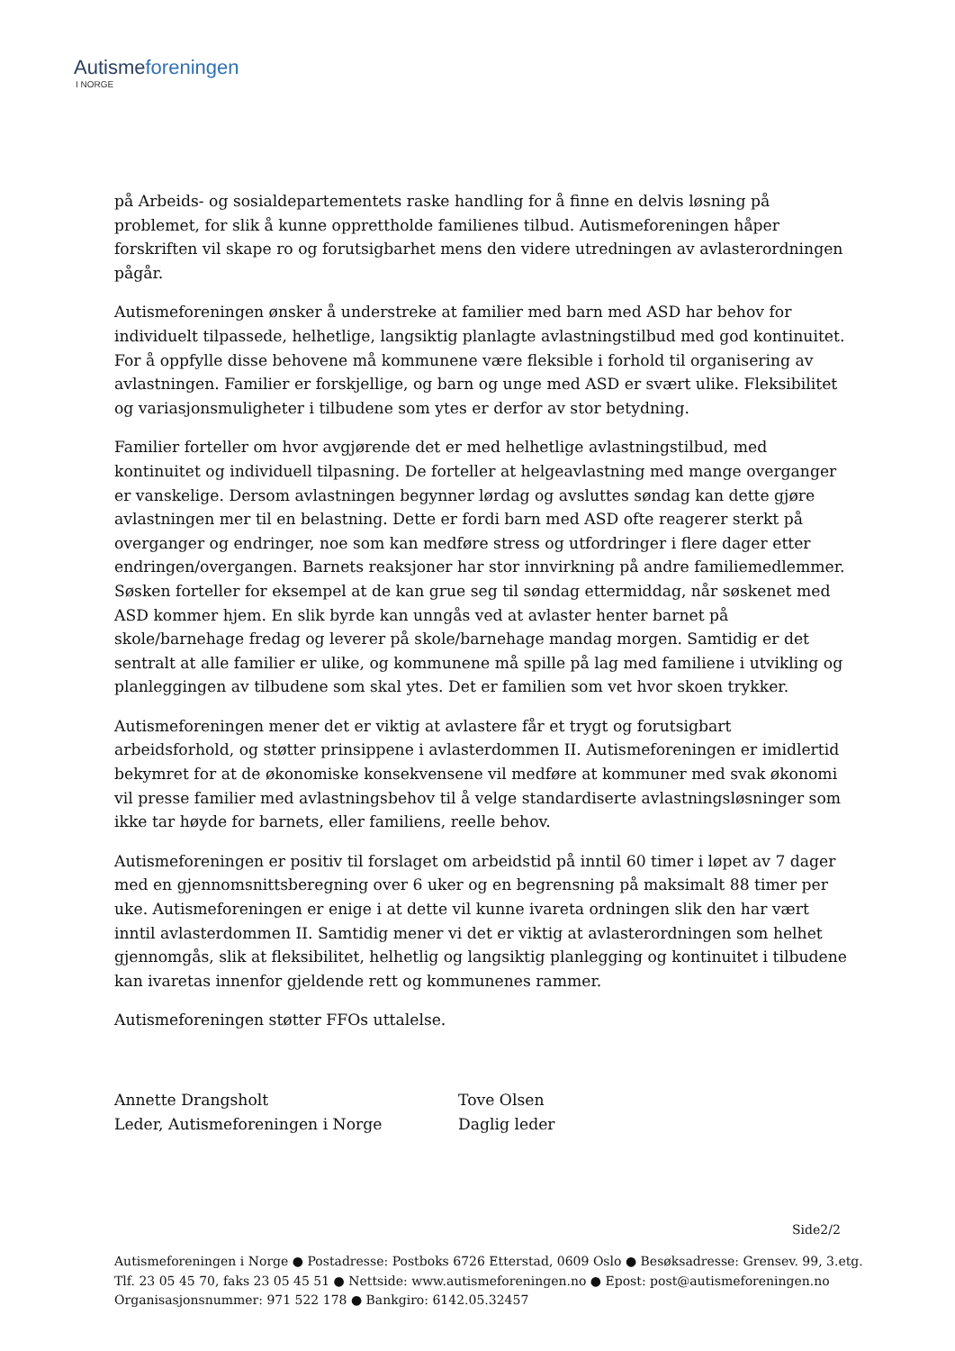Autismeforeningen
I NORGE
på Arbeids- og sosialdepartementets raske handling for å finne en delvis løsning på problemet, for slik å kunne opprettholde familienes tilbud. Autismeforeningen håper forskriften vil skape ro og forutsigbarhet mens den videre utredningen av avlasterordningen pågår.
Autismeforeningen ønsker å understreke at familier med barn med ASD har behov for individuelt tilpassede, helhetlige, langsiktig planlagte avlastningstilbud med god kontinuitet. For å oppfylle disse behovene må kommunene være fleksible i forhold til organisering av avlastningen. Familier er forskjellige, og barn og unge med ASD er svært ulike. Fleksibilitet og variasjonsmuligheter i tilbudene som ytes er derfor av stor betydning.
Familier forteller om hvor avgjørende det er med helhetlige avlastningstilbud, med kontinuitet og individuell tilpasning. De forteller at helgeavlastning med mange overganger er vanskelige. Dersom avlastningen begynner lørdag og avsluttes søndag kan dette gjøre avlastningen mer til en belastning. Dette er fordi barn med ASD ofte reagerer sterkt på overganger og endringer, noe som kan medføre stress og utfordringer i flere dager etter endringen/overgangen. Barnets reaksjoner har stor innvirkning på andre familiemedlemmer. Søsken forteller for eksempel at de kan grue seg til søndag ettermiddag, når søskenet med ASD kommer hjem. En slik byrde kan unngås ved at avlaster henter barnet på skole/barnehage fredag og leverer på skole/barnehage mandag morgen. Samtidig er det sentralt at alle familier er ulike, og kommunene må spille på lag med familiene i utvikling og planleggingen av tilbudene som skal ytes. Det er familien som vet hvor skoen trykker.
Autismeforeningen mener det er viktig at avlastere får et trygt og forutsigbart arbeidsforhold, og støtter prinsippene i avlasterdommen II. Autismeforeningen er imidlertid bekymret for at de økonomiske konsekvensene vil medføre at kommuner med svak økonomi vil presse familier med avlastningsbehov til å velge standardiserte avlastningsløsninger som ikke tar høyde for barnets, eller familiens, reelle behov.
Autismeforeningen er positiv til forslaget om arbeidstid på inntil 60 timer i løpet av 7 dager med en gjennomsnittsberegning over 6 uker og en begrensning på maksimalt 88 timer per uke. Autismeforeningen er enige i at dette vil kunne ivareta ordningen slik den har vært inntil avlasterdommen II. Samtidig mener vi det er viktig at avlasterordningen som helhet gjennomgås, slik at fleksibilitet, helhetlig og langsiktig planlegging og kontinuitet i tilbudene kan ivaretas innenfor gjeldende rett og kommunenes rammer.
Autismeforeningen støtter FFOs uttalelse.
Annette Drangsholt
Leder, Autismeforeningen i Norge
Tove Olsen
Daglig leder
Side2/2
Autismeforeningen i Norge ● Postadresse: Postboks 6726 Etterstad, 0609 Oslo ● Besøksadresse: Grensev. 99, 3.etg.
Tlf. 23 05 45 70, faks 23 05 45 51 ● Nettside: www.autismeforeningen.no ● Epost: post@autismeforeningen.no
Organisasjonsnummer: 971 522 178 ● Bankgiro: 6142.05.32457